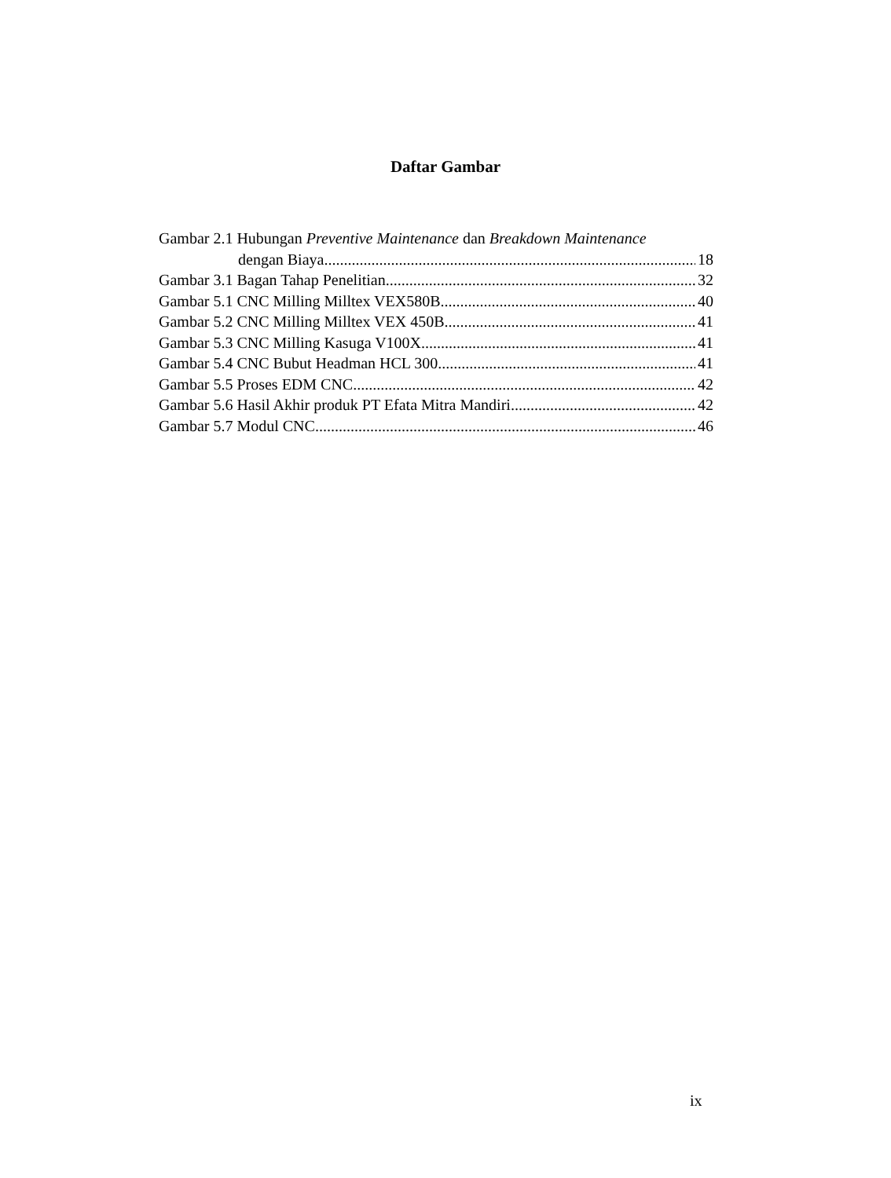Daftar Gambar
Gambar 2.1 Hubungan Preventive Maintenance dan Breakdown Maintenance
dengan Biaya 18
Gambar 3.1 Bagan Tahap Penelitian 32
Gambar 5.1 CNC Milling Milltex VEX580B 40
Gambar 5.2 CNC Milling Milltex VEX 450B 41
Gambar 5.3 CNC Milling Kasuga V100X 41
Gambar 5.4 CNC Bubut Headman HCL 300 41
Gambar 5.5 Proses EDM CNC 42
Gambar 5.6 Hasil Akhir produk PT Efata Mitra Mandiri 42
Gambar 5.7 Modul CNC 46
ix